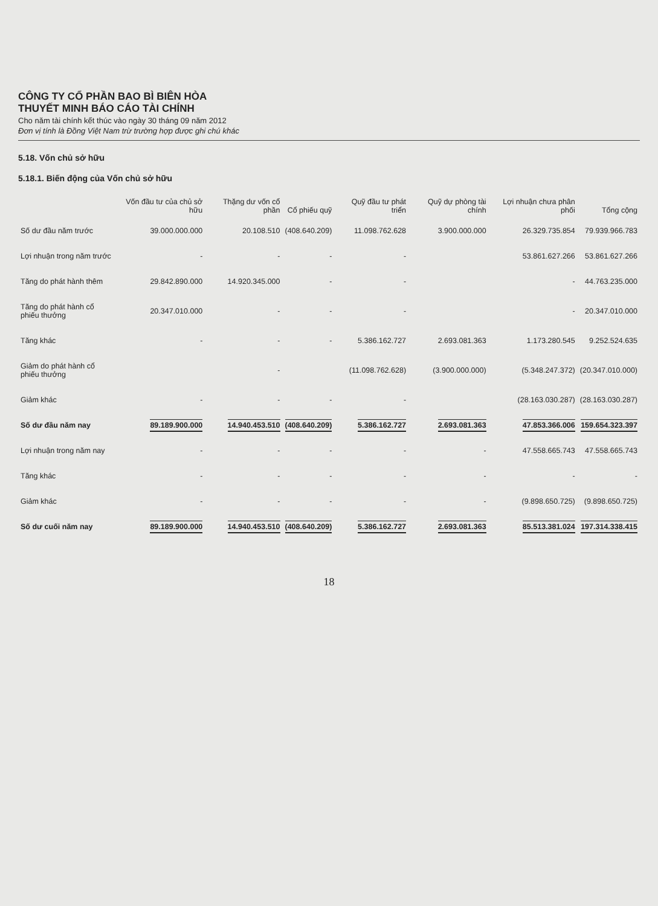CÔNG TY CỔ PHẦN BAO BÌ BIÊN HÒA
THUYẾT MINH BÁO CÁO TÀI CHÍNH
Cho năm tài chính kết thúc vào ngày 30 tháng 09 năm 2012
Đơn vị tính là Đồng Việt Nam trừ trường hợp được ghi chú khác
5.18. Vốn chủ sở hữu
5.18.1. Biến động của Vốn chủ sở hữu
| | Vốn đầu tư của chủ sở hữu | Thặng dư vốn cổ phần | Cổ phiếu quỹ | Quỹ đầu tư phát triển | Quỹ dự phòng tài chính | Lợi nhuận chưa phân phối | Tổng cộng |
| --- | --- | --- | --- | --- | --- | --- | --- |
| Số dư đầu năm trước | 39.000.000.000 | 20.108.510 | (408.640.209) | 11.098.762.628 | 3.900.000.000 | 26.329.735.854 | 79.939.966.783 |
| Lợi nhuận trong năm trước | - | - | - | - | | 53.861.627.266 | 53.861.627.266 |
| Tăng do phát hành thêm | 29.842.890.000 | 14.920.345.000 | - | - | | - | 44.763.235.000 |
| Tăng do phát hành cổ phiếu thưởng | 20.347.010.000 | - | - | - | | - | 20.347.010.000 |
| Tăng khác | - | - | - | 5.386.162.727 | 2.693.081.363 | 1.173.280.545 | 9.252.524.635 |
| Giảm do phát hành cổ phiếu thưởng | | - | | (11.098.762.628) | (3.900.000.000) | (5.348.247.372) | (20.347.010.000) |
| Giảm khác | - | - | - | - | | (28.163.030.287) | (28.163.030.287) |
| Số dư đầu năm nay | 89.189.900.000 | 14.940.453.510 | (408.640.209) | 5.386.162.727 | 2.693.081.363 | 47.853.366.006 | 159.654.323.397 |
| Lợi nhuận trong năm nay | - | - | - | - | - | 47.558.665.743 | 47.558.665.743 |
| Tăng khác | - | - | - | - | - | - | - |
| Giảm khác | - | - | - | - | - | (9.898.650.725) | (9.898.650.725) |
| Số dư cuối năm nay | 89.189.900.000 | 14.940.453.510 | (408.640.209) | 5.386.162.727 | 2.693.081.363 | 85.513.381.024 | 197.314.338.415 |
18